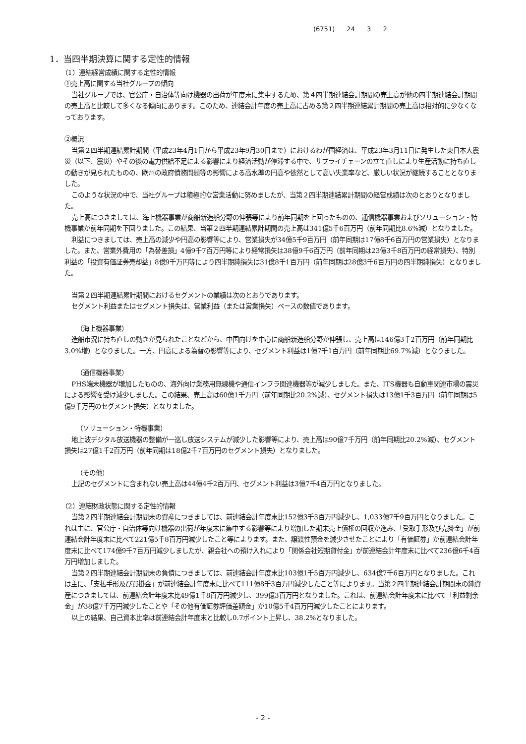(6751) 24 3 2
1．当四半期決算に関する定性的情報
（1）連結経営成績に関する定性的情報
①売上高に関する当社グループの傾向
当社グループでは、官公庁・自治体等向け機器の出荷が年度末に集中するため、第４四半期連結会計期間の売上高が他の四半期連結会計期間の売上高と比較して多くなる傾向にあります。このため、連結会計年度の売上高に占める第２四半期連結累計期間の売上高は相対的に少なくなっております。
②概況
当第２四半期連結累計期間（平成23年4月1日から平成23年9月30日まで）におけるわが国経済は、平成23年3月11日に発生した東日本大震災（以下、震災）やその後の電力供給不足による影響により経済活動が停滞する中で、サプライチェーンの立て直しにより生産活動に持ち直しの動きが見られたものの、欧州の政府債務問題等の影響による高水準の円高や依然として高い失業率など、厳しい状況が継続することとなりました。
このような状況の中で、当社グループは積極的な営業活動に努めましたが、当第２四半期連結累計期間の経営成績は次のとおりとなりました。
売上高につきましては、海上機器事業が商船新造船分野の伸張等により前年同期を上回ったものの、通信機器事業およびソリューション・特機事業が前年同期を下回りました。この結果、当第２四半期連結累計期間の売上高は341億5千6百万円（前年同期比8.6%減）となりました。
利益につきましては、売上高の減少や円高の影響等により、営業損失が34億5千9百万円（前年同期は17億8千6百万円の営業損失）となりました。また、営業外費用の「為替差損」4億9千7百万円等により経常損失は38億9千6百万円（前年同期は23億3千8百万円の経常損失）、特別利益の「投資有価証券売却益」8億9千万円等により四半期純損失は31億8千1百万円（前年同期は28億3千6百万円の四半期純損失）となりました。
当第２四半期連結累計期間におけるセグメントの業績は次のとおりであります。
セグメント利益またはセグメント損失は、営業利益（または営業損失）ベースの数値であります。
（海上機器事業）
造船市況に持ち直しの動きが見られたことなどから、中国向けを中心に商船新造船分野が伸張し、売上高は146億3千2百万円（前年同期比3.0%増）となりました。一方、円高による為替の影響等により、セグメント利益は1億7千1百万円（前年同期比69.7%減）となりました。
（通信機器事業）
PHS端末機器が増加したものの、海外向け業務用無線機や通信インフラ関連機器等が減少しました。また、ITS機器も自動車関連市場の震災による影響を受け減少しました。この結果、売上高は60億1千万円（前年同期比20.2%減）、セグメント損失は13億1千3百万円（前年同期は5億9千万円のセグメント損失）となりました。
（ソリューション・特機事業）
地上波デジタル放送機器の整備が一巡し放送システムが減少した影響等により、売上高は90億7千万円（前年同期比20.2%減）、セグメント損失は27億1千2百万円（前年同期は18億2千7百万円のセグメント損失）となりました。
（その他）
上記のセグメントに含まれない売上高は44億4千2百万円、セグメント利益は3億7千4百万円となりました。
（2）連結財政状態に関する定性的情報
当第２四半期連結会計期間末の資産につきましては、前連結会計年度末比152億3千3百万円減少し、1,033億7千9百万円となりました。これは主に、官公庁・自治体等向け機器の出荷が年度末に集中する影響等により増加した期末売上債権の回収が進み、「受取手形及び売掛金」が前連結会計年度末に比べて221億5千8百万円減少したこと等によります。また、譲渡性預金を減少させたことにより「有価証券」が前連結会計年度末に比べて174億9千7百万円減少しましたが、親会社への預け入れにより「関係会社短期貸付金」が前連結会計年度末に比べて236億6千4百万円増加しました。
当第２四半期連結会計期間末の負債につきましては、前連結会計年度末比103億1千5百万円減少し、634億7千6百万円となりました。これは主に、「支払手形及び買掛金」が前連結会計年度末に比べて111億8千3百万円減少したこと等によります。当第２四半期連結会計期間末の純資産につきましては、前連結会計年度末比49億1千8百万円減少し、399億3百万円となりました。これは、前連結会計年度末に比べて「利益剰余金」が38億7千万円減少したことや「その他有価証券評価差額金」が10億5千4百万円減少したことによります。
以上の結果、自己資本比率は前連結会計年度末と比較し0.7ポイント上昇し、38.2%となりました。
- 2 -